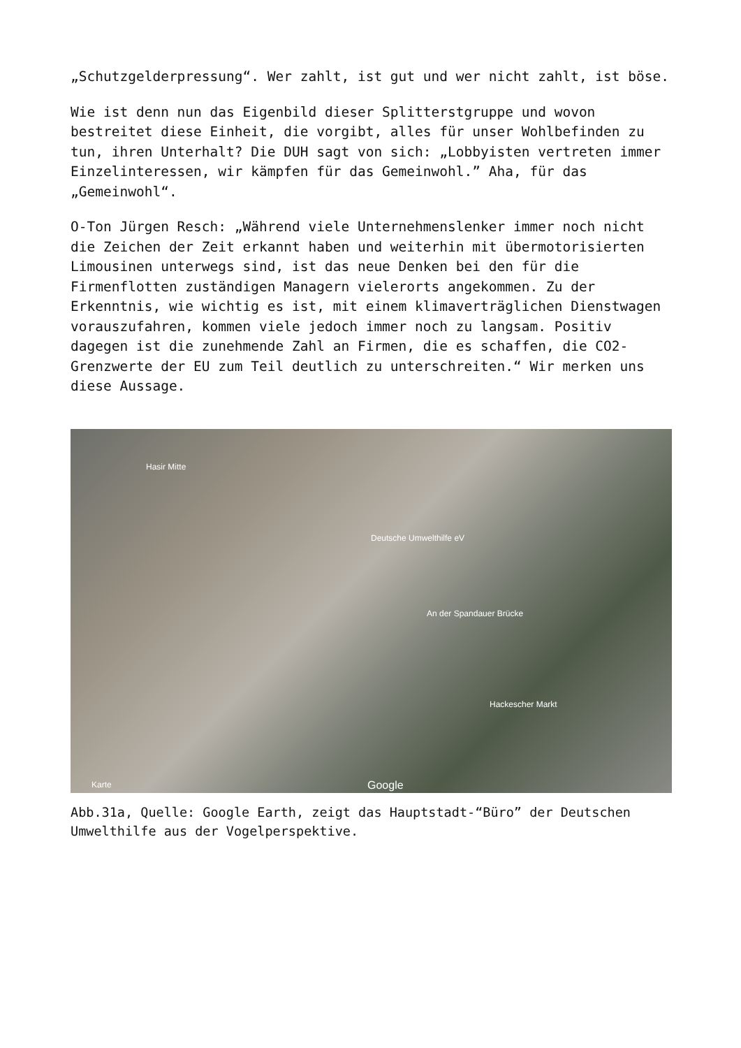„Schutzgelderpressung“. Wer zahlt, ist gut und wer nicht zahlt, ist böse.
Wie ist denn nun das Eigenbild dieser Splitterstgruppe und wovon bestreitet diese Einheit, die vorgibt, alles für unser Wohlbefinden zu tun, ihren Unterhalt? Die DUH sagt von sich: „Lobbyisten vertreten immer Einzelinteressen, wir kämpfen für das Gemeinwohl.” Aha, für das „Gemeinwohl“.
O-Ton Jürgen Resch: „Während viele Unternehmenslenker immer noch nicht die Zeichen der Zeit erkannt haben und weiterhin mit übermotorisierten Limousinen unterwegs sind, ist das neue Denken bei den für die Firmenflotten zuständigen Managern vielerorts angekommen. Zu der Erkenntnis, wie wichtig es ist, mit einem klimaverträglichen Dienstwagen vorauszufahren, kommen viele jedoch immer noch zu langsam. Positiv dagegen ist die zunehmende Zahl an Firmen, die es schaffen, die CO2-Grenzwerte der EU zum Teil deutlich zu unterschreiten.“ Wir merken uns diese Aussage.
Hasir Mitte
Deutsche Umwelthilfe eV
An der Spandauer Brücke
Hackescher Markt
Karte Google
Abb.31a, Quelle: Google Earth, zeigt das Hauptstadt-“Büro” der Deutschen Umwelthilfe aus der Vogelperspektive.